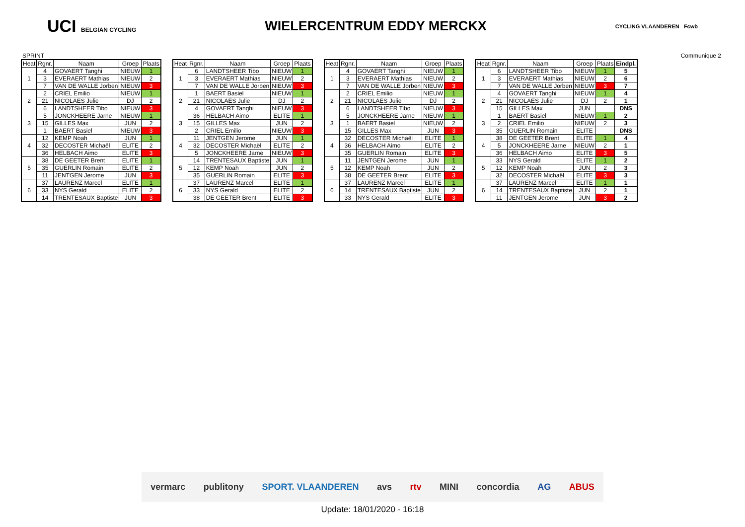UCI BELGIAN CYCLING
WIELERCENTRUM EDDY MERCKX
CYCLING VLAANDEREN Fcwb
SPRINT Communique 2
| Heat | Rgnr. | Naam | Groep | Plaats |
| --- | --- | --- | --- | --- |
| 1 | 4 | GOVAERT Tanghi | NIEUW | 1 |
| | 3 | EVERAERT Mathias | NIEUW | 2 |
| | 7 | VAN DE WALLE Jorben | NIEUW | 3 |
| 2 | 2 | CRIEL Emilio | NIEUW | 1 |
| | 21 | NICOLAES Julie | DJ | 2 |
| | 6 | LANDTSHEER Tibo | NIEUW | 3 |
| 3 | 5 | JONCKHEERE Jarne | NIEUW | 1 |
| | 15 | GILLES Max | JUN | 2 |
| | 1 | BAERT Basiel | NIEUW | 3 |
| 4 | 12 | KEMP Noah | JUN | 1 |
| | 32 | DECOSTER Michaël | ELITE | 2 |
| | 36 | HELBACH Aimo | ELITE | 3 |
| 5 | 38 | DE GEETER Brent | ELITE | 1 |
| | 35 | GUERLIN Romain | ELITE | 2 |
| | 11 | JENTGEN Jerome | JUN | 3 |
| 6 | 37 | LAURENZ Marcel | ELITE | 1 |
| | 33 | NYS Gerald | ELITE | 2 |
| | 14 | TRENTESAUX Baptiste | JUN | 3 |
| Heat | Rgnr. | Naam | Groep | Plaats |
| --- | --- | --- | --- | --- |
| 1 | 6 | LANDTSHEER Tibo | NIEUW | 1 |
| | 3 | EVERAERT Mathias | NIEUW | 2 |
| | 7 | VAN DE WALLE Jorben | NIEUW | 3 |
| 2 | 1 | BAERT Basiel | NIEUW | 1 |
| | 21 | NICOLAES Julie | DJ | 2 |
| | 4 | GOVAERT Tanghi | NIEUW | 3 |
| 3 | 36 | HELBACH Aimo | ELITE | 1 |
| | 15 | GILLES Max | JUN | 2 |
| | 2 | CRIEL Emilio | NIEUW | 3 |
| 4 | 11 | JENTGEN Jerome | JUN | 1 |
| | 32 | DECOSTER Michaël | ELITE | 2 |
| | 5 | JONCKHEERE Jarne | NIEUW | 3 |
| 5 | 14 | TRENTESAUX Baptiste | JUN | 1 |
| | 12 | KEMP Noah | JUN | 2 |
| | 35 | GUERLIN Romain | ELITE | 3 |
| 6 | 37 | LAURENZ Marcel | ELITE | 1 |
| | 33 | NYS Gerald | ELITE | 2 |
| | 38 | DE GEETER Brent | ELITE | 3 |
| Heat | Rgnr. | Naam | Groep | Plaats |
| --- | --- | --- | --- | --- |
| 1 | 4 | GOVAERT Tanghi | NIEUW | 1 |
| | 3 | EVERAERT Mathias | NIEUW | 2 |
| | 7 | VAN DE WALLE Jorben | NIEUW | 3 |
| 2 | 2 | CRIEL Emilio | NIEUW | 1 |
| | 21 | NICOLAES Julie | DJ | 2 |
| | 6 | LANDTSHEER Tibo | NIEUW | 3 |
| 3 | 5 | JONCKHEERE Jarne | NIEUW | 1 |
| | 1 | BAERT Basiel | NIEUW | 2 |
| | 15 | GILLES Max | JUN | 3 |
| 4 | 32 | DECOSTER Michaël | ELITE | 1 |
| | 36 | HELBACH Aimo | ELITE | 2 |
| | 35 | GUERLIN Romain | ELITE | 3 |
| 5 | 11 | JENTGEN Jerome | JUN | 1 |
| | 12 | KEMP Noah | JUN | 2 |
| | 38 | DE GEETER Brent | ELITE | 3 |
| 6 | 37 | LAURENZ Marcel | ELITE | 1 |
| | 14 | TRENTESAUX Baptiste | JUN | 2 |
| | 33 | NYS Gerald | ELITE | 3 |
| Heat | Rgnr. | Naam | Groep | Plaats | Eindpl. |
| --- | --- | --- | --- | --- | --- |
| 1 | 6 | LANDTSHEER Tibo | NIEUW | 1 | 5 |
| | 3 | EVERAERT Mathias | NIEUW | 2 | 6 |
| | 7 | VAN DE WALLE Jorben | NIEUW | 3 | 7 |
| 2 | 4 | GOVAERT Tanghi | NIEUW | 1 | 4 |
| | 21 | NICOLAES Julie | DJ | 2 | 1 |
| | 15 | GILLES Max | JUN | | DNS |
| 3 | 1 | BAERT Basiel | NIEUW | 1 | 2 |
| | 2 | CRIEL Emilio | NIEUW | 2 | 3 |
| | 35 | GUERLIN Romain | ELITE | | DNS |
| 4 | 38 | DE GEETER Brent | ELITE | 1 | 4 |
| | 5 | JONCKHEERE Jarne | NIEUW | 2 | 1 |
| | 36 | HELBACH Aimo | ELITE | 3 | 5 |
| 5 | 33 | NYS Gerald | ELITE | 1 | 2 |
| | 12 | KEMP Noah | JUN | 2 | 3 |
| | 32 | DECOSTER Michaël | ELITE | 3 | 3 |
| 6 | 37 | LAURENZ Marcel | ELITE | 1 | 1 |
| | 14 | TRENTESAUX Baptiste | JUN | 2 | 1 |
| | 11 | JENTGEN Jerome | JUN | 3 | 2 |
vermarc publitony SPORT. VLAANDEREN avs rtv MINI concordia AG ABUS
Update: 18/01/2020 - 16:18